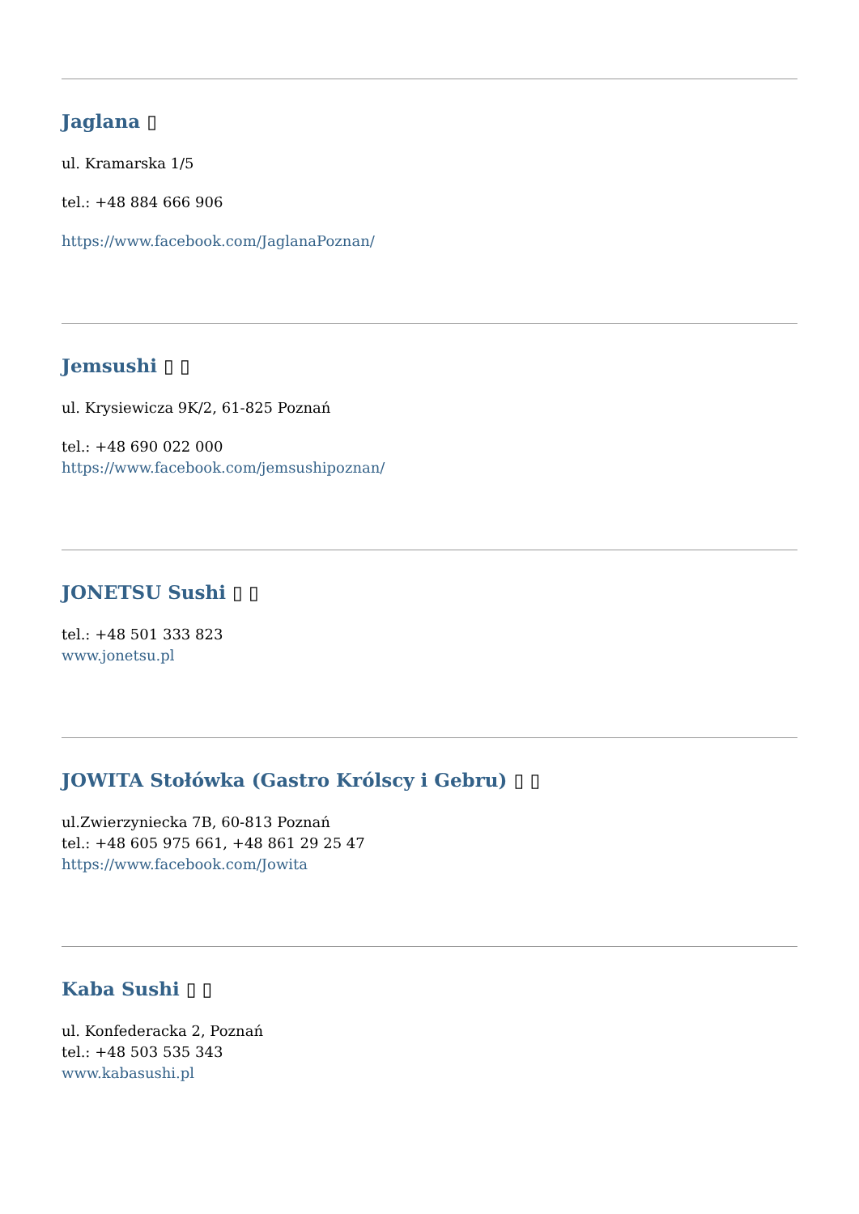Jaglana ▯
ul. Kramarska 1/5
tel.: +48 884 666 906
https://www.facebook.com/JaglanaPoznan/
Jemsushi ▯ ▯
ul. Krysiewicza 9K/2, 61-825 Poznań
tel.: +48 690 022 000
https://www.facebook.com/jemsushipoznan/
JONETSU Sushi ▯ ▯
tel.: +48 501 333 823
www.jonetsu.pl
JOWITA Stołówka (Gastro Królscy i Gebru) ▯ ▯
ul.Zwierzyniecka 7B, 60-813 Poznań
tel.: +48 605 975 661, +48 861 29 25 47
https://www.facebook.com/Jowita
Kaba Sushi ▯ ▯
ul. Konfederacka 2, Poznań
tel.: +48 503 535 343
www.kabasushi.pl